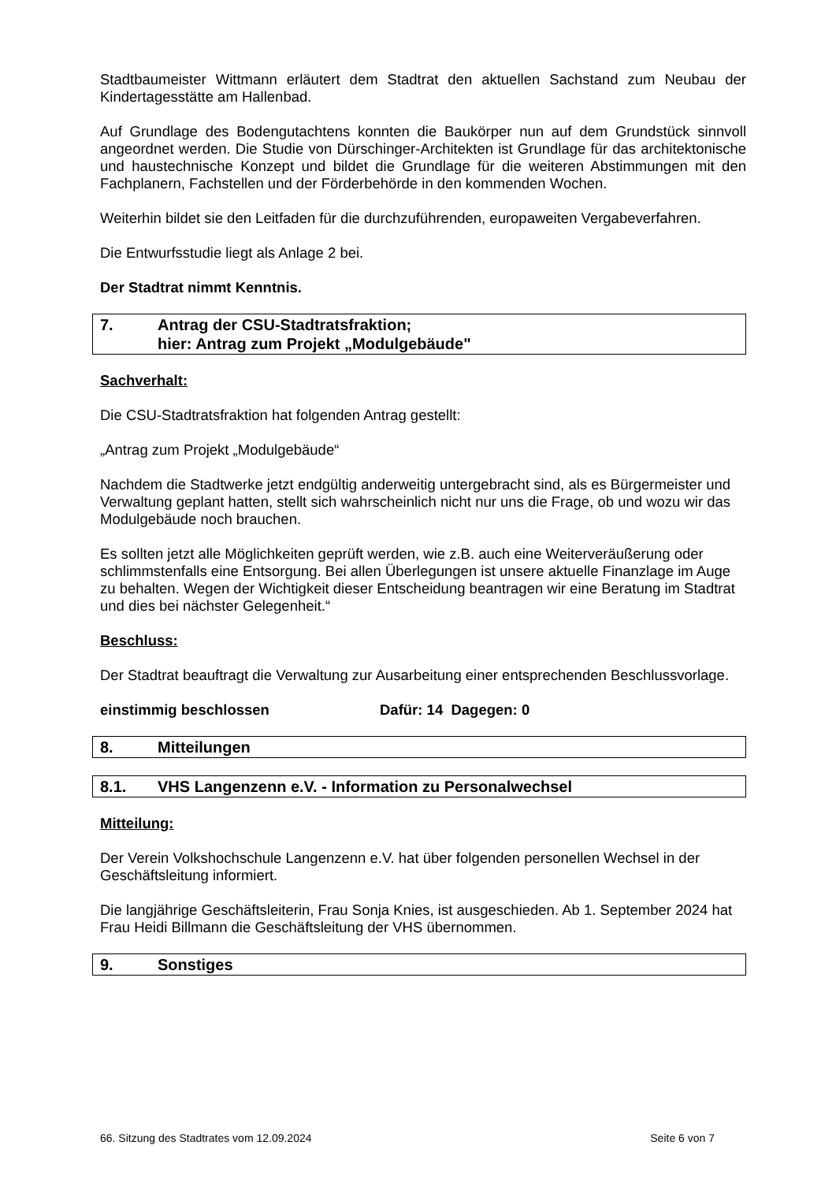Stadtbaumeister Wittmann erläutert dem Stadtrat den aktuellen Sachstand zum Neubau der Kindertagesstätte am Hallenbad.
Auf Grundlage des Bodengutachtens konnten die Baukörper nun auf dem Grundstück sinnvoll angeordnet werden. Die Studie von Dürschinger-Architekten ist Grundlage für das architektonische und haustechnische Konzept und bildet die Grundlage für die weiteren Abstimmungen mit den Fachplanern, Fachstellen und der Förderbehörde in den kommenden Wochen.
Weiterhin bildet sie den Leitfaden für die durchzuführenden, europaweiten Vergabeverfahren.
Die Entwurfsstudie liegt als Anlage 2 bei.
Der Stadtrat nimmt Kenntnis.
7. Antrag der CSU-Stadtratsfraktion;
hier: Antrag zum Projekt „Modulgebäude"
Sachverhalt:
Die CSU-Stadtratsfraktion hat folgenden Antrag gestellt:
„Antrag zum Projekt „Modulgebäude“
Nachdem die Stadtwerke jetzt endgültig anderweitig untergebracht sind, als es Bürgermeister und Verwaltung geplant hatten, stellt sich wahrscheinlich nicht nur uns die Frage, ob und wozu wir das Modulgebäude noch brauchen.
Es sollten jetzt alle Möglichkeiten geprüft werden, wie z.B. auch eine Weiterveräußerung oder schlimmstenfalls eine Entsorgung. Bei allen Überlegungen ist unsere aktuelle Finanzlage im Auge zu behalten. Wegen der Wichtigkeit dieser Entscheidung beantragen wir eine Beratung im Stadtrat und dies bei nächster Gelegenheit.“
Beschluss:
Der Stadtrat beauftragt die Verwaltung zur Ausarbeitung einer entsprechenden Beschlussvorlage.
einstimmig beschlossen Dafür: 14 Dagegen: 0
8. Mitteilungen
8.1. VHS Langenzenn e.V. - Information zu Personalwechsel
Mitteilung:
Der Verein Volkshochschule Langenzenn e.V. hat über folgenden personellen Wechsel in der Geschäftsleitung informiert.
Die langjährige Geschäftsleiterin, Frau Sonja Knies, ist ausgeschieden. Ab 1. September 2024 hat Frau Heidi Billmann die Geschäftsleitung der VHS übernommen.
9. Sonstiges
66. Sitzung des Stadtrates vom 12.09.2024 Seite 6 von 7